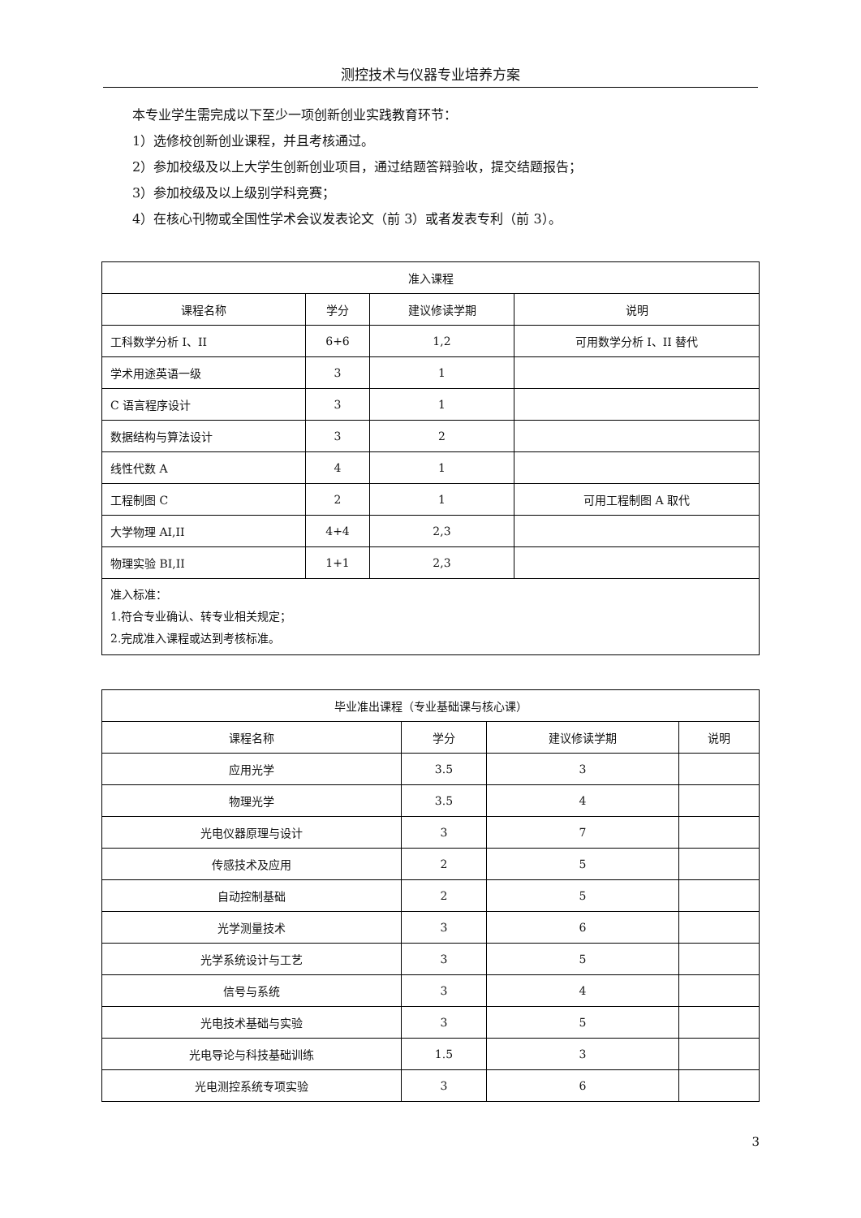测控技术与仪器专业培养方案
本专业学生需完成以下至少一项创新创业实践教育环节：
1）选修校创新创业课程，并且考核通过。
2）参加校级及以上大学生创新创业项目，通过结题答辩验收，提交结题报告；
3）参加校级及以上级别学科竞赛；
4）在核心刊物或全国性学术会议发表论文（前 3）或者发表专利（前 3）。
| 准入课程 | | | |
| --- | --- | --- | --- |
| 课程名称 | 学分 | 建议修读学期 | 说明 |
| 工科数学分析 I、II | 6+6 | 1,2 | 可用数学分析 I、II 替代 |
| 学术用途英语一级 | 3 | 1 | |
| C 语言程序设计 | 3 | 1 | |
| 数据结构与算法设计 | 3 | 2 | |
| 线性代数 A | 4 | 1 | |
| 工程制图 C | 2 | 1 | 可用工程制图 A 取代 |
| 大学物理 AI,II | 4+4 | 2,3 | |
| 物理实验 BI,II | 1+1 | 2,3 | |
| 准入标准： 1.符合专业确认、转专业相关规定； 2.完成准入课程或达到考核标准。 | | | |
| 毕业准出课程（专业基础课与核心课） | | | |
| 课程名称 | 学分 | 建议修读学期 | 说明 |
| 应用光学 | 3.5 | 3 | |
| 物理光学 | 3.5 | 4 | |
| 光电仪器原理与设计 | 3 | 7 | |
| 传感技术及应用 | 2 | 5 | |
| 自动控制基础 | 2 | 5 | |
| 光学测量技术 | 3 | 6 | |
| 光学系统设计与工艺 | 3 | 5 | |
| 信号与系统 | 3 | 4 | |
| 光电技术基础与实验 | 3 | 5 | |
| 光电导论与科技基础训练 | 1.5 | 3 | |
| 光电测控系统专项实验 | 3 | 6 | |
3